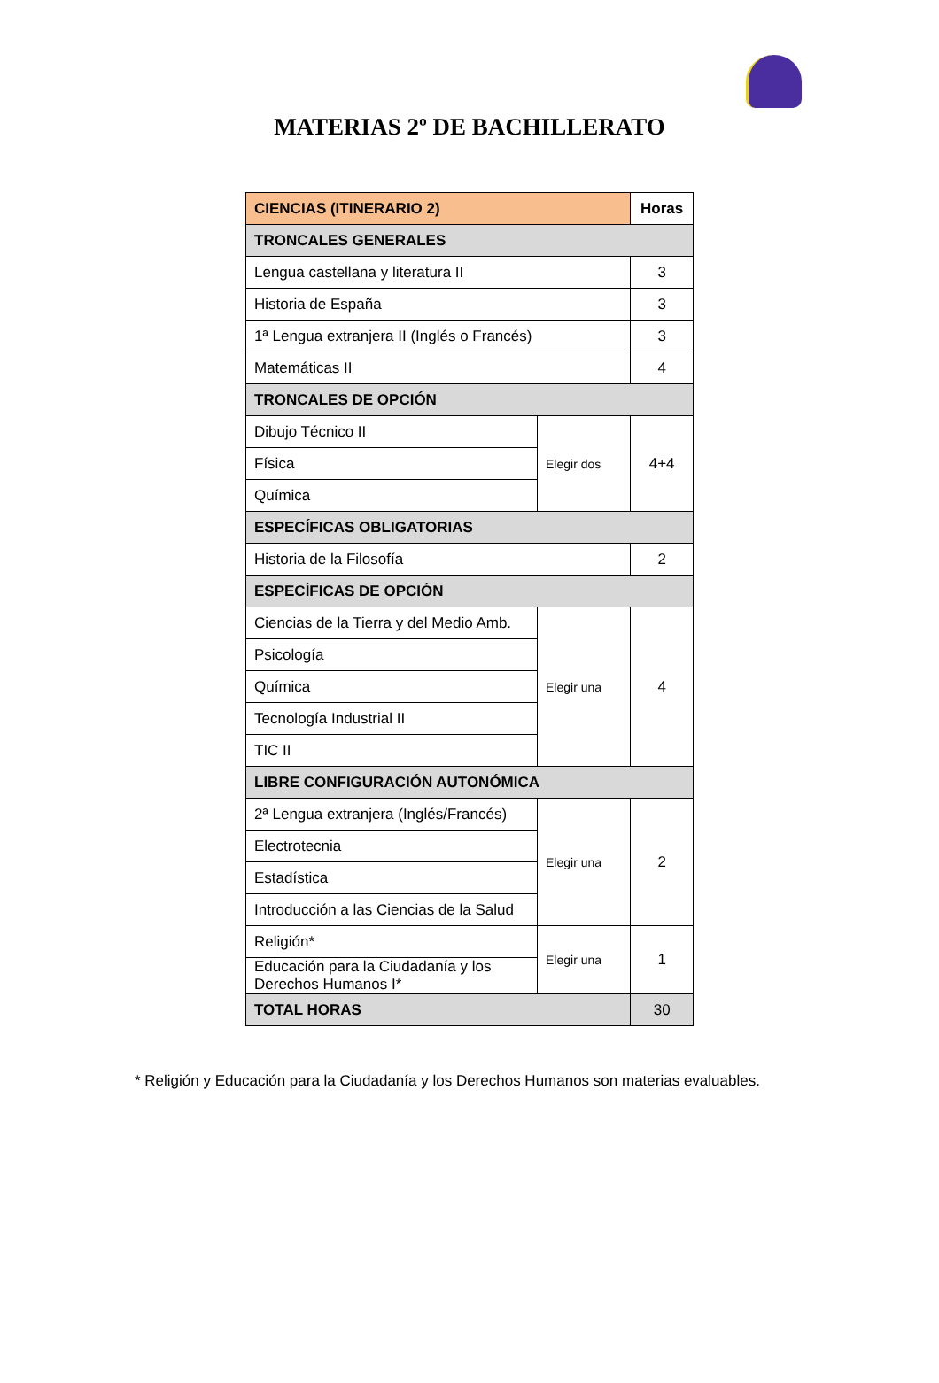MATERIAS 2º DE BACHILLERATO
| CIENCIAS (ITINERARIO 2) | | Horas |
| --- | --- | --- |
| TRONCALES GENERALES | | |
| Lengua castellana y literatura II | | 3 |
| Historia de España | | 3 |
| 1ª Lengua extranjera II (Inglés o Francés) | | 3 |
| Matemáticas II | | 4 |
| TRONCALES DE OPCIÓN | | |
| Dibujo Técnico II | Elegir dos | 4+4 |
| Física | | |
| Química | | |
| ESPECÍFICAS OBLIGATORIAS | | |
| Historia de la Filosofía | | 2 |
| ESPECÍFICAS DE OPCIÓN | | |
| Ciencias de la Tierra y del Medio Amb. | Elegir una | 4 |
| Psicología | | |
| Química | | |
| Tecnología Industrial II | | |
| TIC II | | |
| LIBRE CONFIGURACIÓN AUTONÓMICA | | |
| 2ª Lengua extranjera (Inglés/Francés) | Elegir una | 2 |
| Electrotecnia | | |
| Estadística | | |
| Introducción a las Ciencias de la Salud | | |
| Religión* | Elegir una | 1 |
| Educación para la Ciudadanía y los Derechos Humanos I* | | |
| TOTAL HORAS | | 30 |
* Religión y Educación para la Ciudadanía y los Derechos Humanos son materias evaluables.